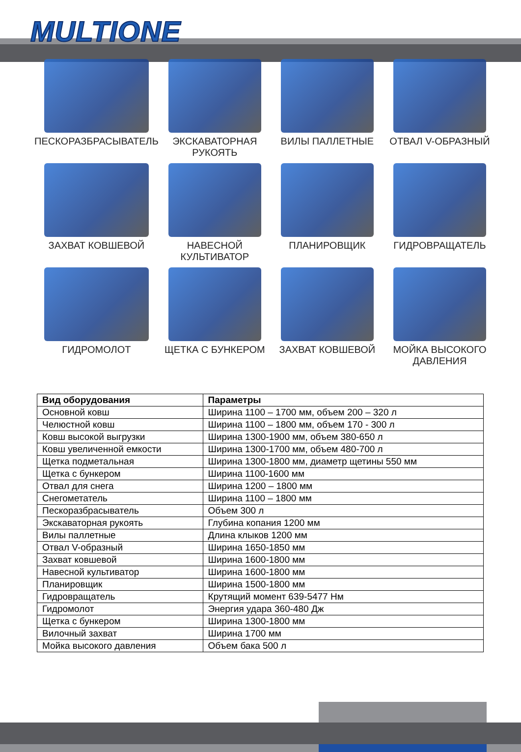MULTIONE
ПЕСКОРАЗБРАСЫВАТЕЛЬ
ЭКСКАВАТОРНАЯ
РУКОЯТЬ
ВИЛЫ ПАЛЛЕТНЫЕ
ОТВАЛ V-ОБРАЗНЫЙ
ЗАХВАТ КОВШЕВОЙ
НАВЕСНОЙ
КУЛЬТИВАТОР
ПЛАНИРОВЩИК
ГИДРОВРАЩАТЕЛЬ
ГИДРОМОЛОТ
ЩЕТКА С БУНКЕРОМ
ЗАХВАТ КОВШЕВОЙ
МОЙКА ВЫСОКОГО
ДАВЛЕНИЯ
| Вид оборудования | Параметры |
| --- | --- |
| Основной ковш | Ширина 1100 – 1700 мм, объем 200 – 320 л |
| Челюстной ковш | Ширина 1100 – 1800 мм, объем 170 - 300 л |
| Ковш высокой выгрузки | Ширина 1300-1900 мм, объем 380-650 л |
| Ковш увеличенной емкости | Ширина 1300-1700 мм, объем 480-700 л |
| Щетка подметальная | Ширина 1300-1800 мм, диаметр щетины 550 мм |
| Щетка с бункером | Ширина 1100-1600 мм |
| Отвал для снега | Ширина 1200 – 1800 мм |
| Снегометатель | Ширина 1100 – 1800 мм |
| Пескоразбрасыватель | Объем 300 л |
| Экскаваторная рукоять | Глубина копания 1200 мм |
| Вилы паллетные | Длина клыков 1200 мм |
| Отвал V-образный | Ширина 1650-1850 мм |
| Захват ковшевой | Ширина 1600-1800 мм |
| Навесной культиватор | Ширина 1600-1800 мм |
| Планировщик | Ширина 1500-1800 мм |
| Гидровращатель | Крутящий момент 639-5477 Нм |
| Гидромолот | Энергия удара 360-480 Дж |
| Щетка с бункером | Ширина 1300-1800 мм |
| Вилочный захват | Ширина 1700 мм |
| Мойка высокого давления | Объем бака 500 л |